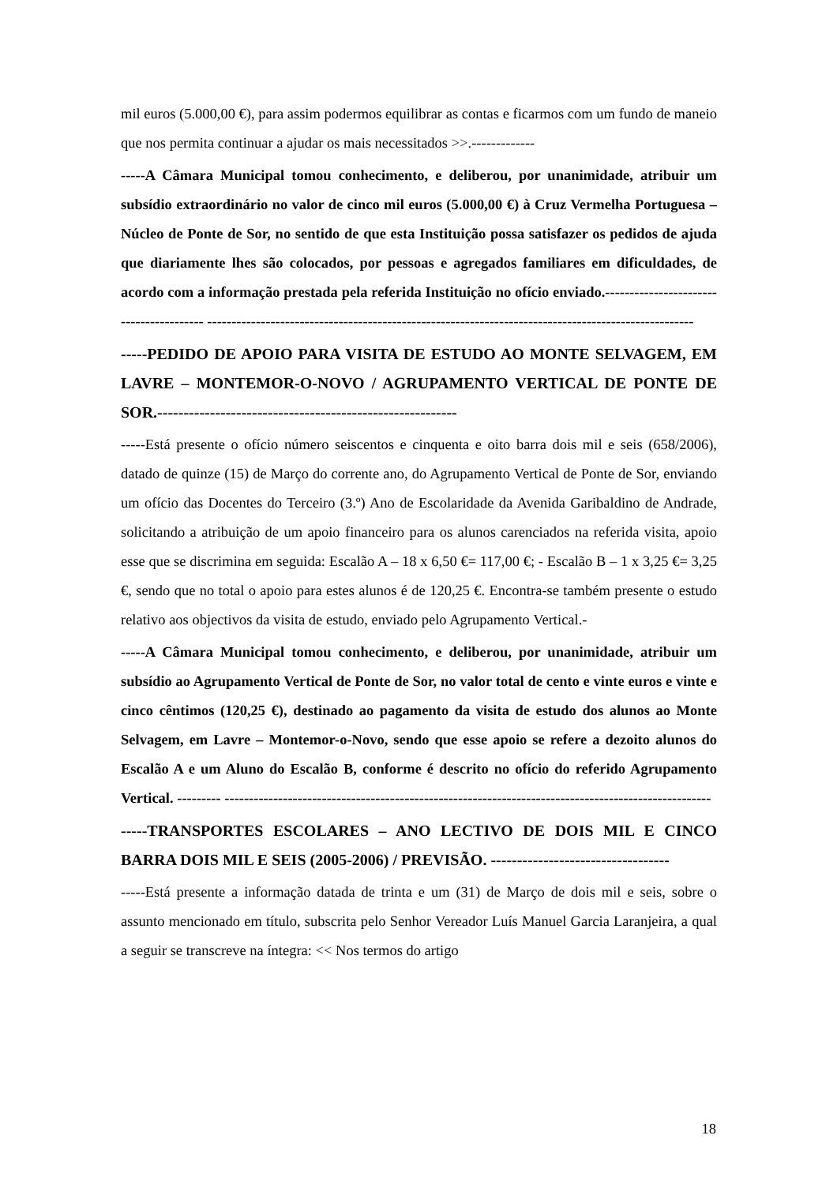mil euros (5.000,00 €), para assim podermos equilibrar as contas e ficarmos com um fundo de maneio que nos permita continuar a ajudar os mais necessitados >>.-------------
-----A Câmara Municipal tomou conhecimento, e deliberou, por unanimidade, atribuir um subsídio extraordinário no valor de cinco mil euros (5.000,00 €) à Cruz Vermelha Portuguesa – Núcleo de Ponte de Sor, no sentido de que esta Instituição possa satisfazer os pedidos de ajuda que diariamente lhes são colocados, por pessoas e agregados familiares em dificuldades, de acordo com a informação prestada pela referida Instituição no ofício enviado.---------------------------------------- ----------------------------------------------------------------------------------------------------
-----PEDIDO DE APOIO PARA VISITA DE ESTUDO AO MONTE SELVAGEM, EM LAVRE – MONTEMOR-O-NOVO / AGRUPAMENTO VERTICAL DE PONTE DE SOR.---------------------------------------------------------
-----Está presente o ofício número seiscentos e cinquenta e oito barra dois mil e seis (658/2006), datado de quinze (15) de Março do corrente ano, do Agrupamento Vertical de Ponte de Sor, enviando um ofício das Docentes do Terceiro (3.º) Ano de Escolaridade da Avenida Garibaldino de Andrade, solicitando a atribuição de um apoio financeiro para os alunos carenciados na referida visita, apoio esse que se discrimina em seguida: Escalão A – 18 x 6,50 €= 117,00 €; - Escalão B – 1 x 3,25 €= 3,25 €, sendo que no total o apoio para estes alunos é de 120,25 €. Encontra-se também presente o estudo relativo aos objectivos da visita de estudo, enviado pelo Agrupamento Vertical.-
-----A Câmara Municipal tomou conhecimento, e deliberou, por unanimidade, atribuir um subsídio ao Agrupamento Vertical de Ponte de Sor, no valor total de cento e vinte euros e vinte e cinco cêntimos (120,25 €), destinado ao pagamento da visita de estudo dos alunos ao Monte Selvagem, em Lavre – Montemor-o-Novo, sendo que esse apoio se refere a dezoito alunos do Escalão A e um Aluno do Escalão B, conforme é descrito no ofício do referido Agrupamento Vertical. --------- ----------------------------------------------------------------------------------------------------
-----TRANSPORTES ESCOLARES – ANO LECTIVO DE DOIS MIL E CINCO BARRA DOIS MIL E SEIS (2005-2006) / PREVISÃO. ----------------------------------
-----Está presente a informação datada de trinta e um (31) de Março de dois mil e seis, sobre o assunto mencionado em título, subscrita pelo Senhor Vereador Luís Manuel Garcia Laranjeira, a qual a seguir se transcreve na íntegra: << Nos termos do artigo
18